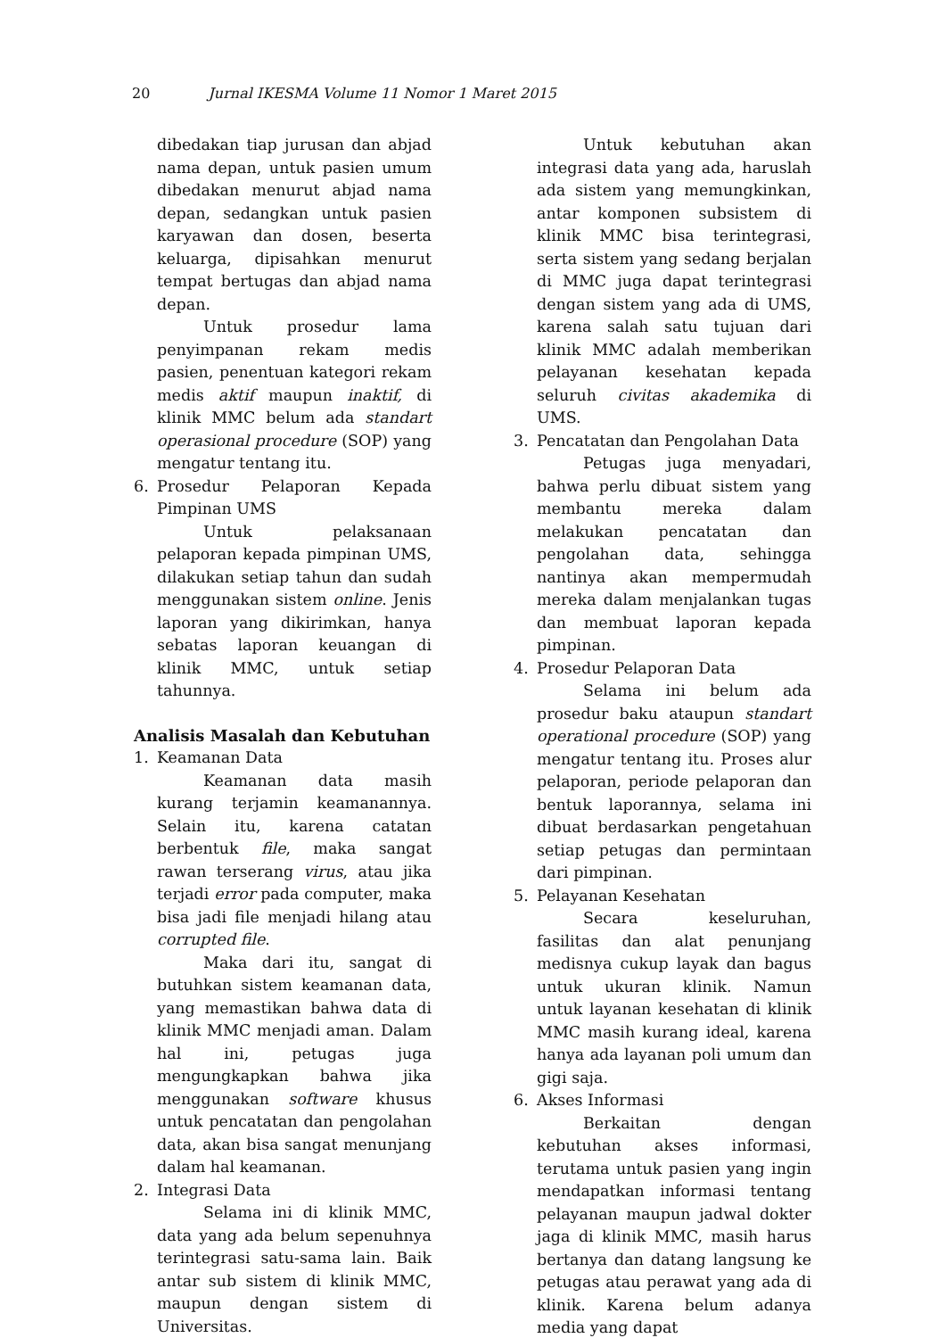20 Jurnal IKESMA Volume 11 Nomor 1 Maret 2015
dibedakan tiap jurusan dan abjad nama depan, untuk pasien umum dibedakan menurut abjad nama depan, sedangkan untuk pasien karyawan dan dosen, beserta keluarga, dipisahkan menurut tempat bertugas dan abjad nama depan.
Untuk prosedur lama penyimpanan rekam medis pasien, penentuan kategori rekam medis aktif maupun inaktif, di klinik MMC belum ada standart operasional procedure (SOP) yang mengatur tentang itu.
6. Prosedur Pelaporan Kepada Pimpinan UMS
Untuk pelaksanaan pelaporan kepada pimpinan UMS, dilakukan setiap tahun dan sudah menggunakan sistem online. Jenis laporan yang dikirimkan, hanya sebatas laporan keuangan di klinik MMC, untuk setiap tahunnya.
Analisis Masalah dan Kebutuhan
1. Keamanan Data
Keamanan data masih kurang terjamin keamanannya. Selain itu, karena catatan berbentuk file, maka sangat rawan terserang virus, atau jika terjadi error pada computer, maka bisa jadi file menjadi hilang atau corrupted file.
Maka dari itu, sangat di butuhkan sistem keamanan data, yang memastikan bahwa data di klinik MMC menjadi aman. Dalam hal ini, petugas juga mengungkapkan bahwa jika menggunakan software khusus untuk pencatatan dan pengolahan data, akan bisa sangat menunjang dalam hal keamanan.
2. Integrasi Data
Selama ini di klinik MMC, data yang ada belum sepenuhnya terintegrasi satu-sama lain. Baik antar sub sistem di klinik MMC, maupun dengan sistem di Universitas.
Untuk kebutuhan akan integrasi data yang ada, haruslah ada sistem yang memungkinkan, antar komponen subsistem di klinik MMC bisa terintegrasi, serta sistem yang sedang berjalan di MMC juga dapat terintegrasi dengan sistem yang ada di UMS, karena salah satu tujuan dari klinik MMC adalah memberikan pelayanan kesehatan kepada seluruh civitas akademika di UMS.
3. Pencatatan dan Pengolahan Data
Petugas juga menyadari, bahwa perlu dibuat sistem yang membantu mereka dalam melakukan pencatatan dan pengolahan data, sehingga nantinya akan mempermudah mereka dalam menjalankan tugas dan membuat laporan kepada pimpinan.
4. Prosedur Pelaporan Data
Selama ini belum ada prosedur baku ataupun standart operational procedure (SOP) yang mengatur tentang itu. Proses alur pelaporan, periode pelaporan dan bentuk laporannya, selama ini dibuat berdasarkan pengetahuan setiap petugas dan permintaan dari pimpinan.
5. Pelayanan Kesehatan
Secara keseluruhan, fasilitas dan alat penunjang medisnya cukup layak dan bagus untuk ukuran klinik. Namun untuk layanan kesehatan di klinik MMC masih kurang ideal, karena hanya ada layanan poli umum dan gigi saja.
6. Akses Informasi
Berkaitan dengan kebutuhan akses informasi, terutama untuk pasien yang ingin mendapatkan informasi tentang pelayanan maupun jadwal dokter jaga di klinik MMC, masih harus bertanya dan datang langsung ke petugas atau perawat yang ada di klinik. Karena belum adanya media yang dapat